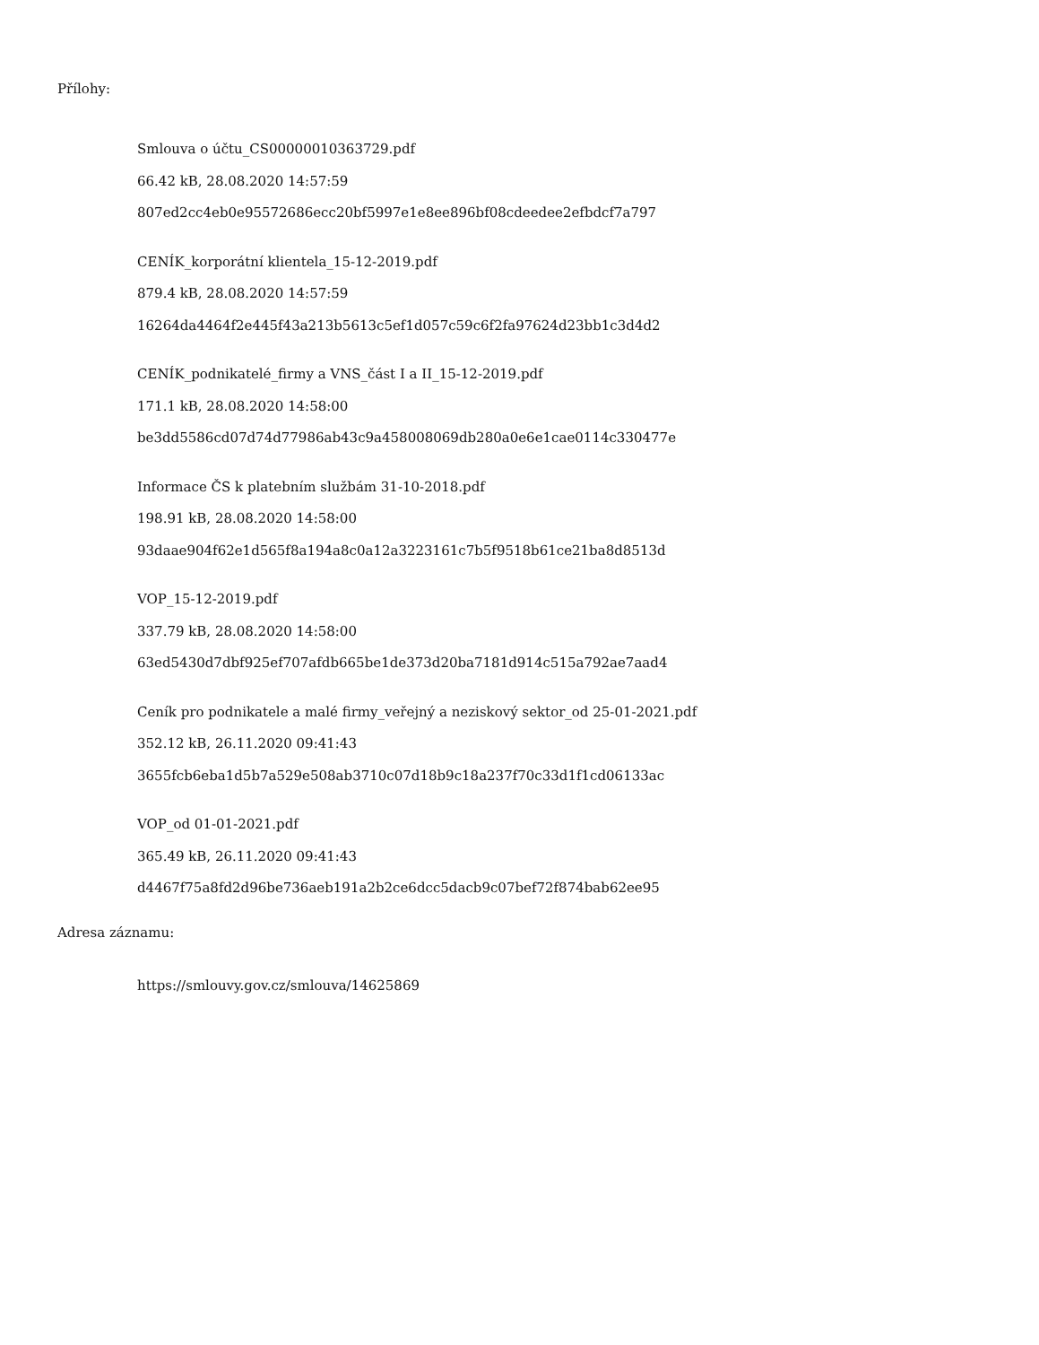Přílohy:
Smlouva o účtu_CS00000010363729.pdf
66.42 kB, 28.08.2020 14:57:59
807ed2cc4eb0e95572686ecc20bf5997e1e8ee896bf08cdeedee2efbdcf7a797
CENÍK_korporátní klientela_15-12-2019.pdf
879.4 kB, 28.08.2020 14:57:59
16264da4464f2e445f43a213b5613c5ef1d057c59c6f2fa97624d23bb1c3d4d2
CENÍK_podnikatelé_firmy a VNS_část I a II_15-12-2019.pdf
171.1 kB, 28.08.2020 14:58:00
be3dd5586cd07d74d77986ab43c9a458008069db280a0e6e1cae0114c330477e
Informace ČS k platebním službám 31-10-2018.pdf
198.91 kB, 28.08.2020 14:58:00
93daae904f62e1d565f8a194a8c0a12a3223161c7b5f9518b61ce21ba8d8513d
VOP_15-12-2019.pdf
337.79 kB, 28.08.2020 14:58:00
63ed5430d7dbf925ef707afdb665be1de373d20ba7181d914c515a792ae7aad4
Ceník pro podnikatele a malé firmy_veřejný a neziskový sektor_od 25-01-2021.pdf
352.12 kB, 26.11.2020 09:41:43
3655fcb6eba1d5b7a529e508ab3710c07d18b9c18a237f70c33d1f1cd06133ac
VOP_od 01-01-2021.pdf
365.49 kB, 26.11.2020 09:41:43
d4467f75a8fd2d96be736aeb191a2b2ce6dcc5dacb9c07bef72f874bab62ee95
Adresa záznamu:
https://smlouvy.gov.cz/smlouva/14625869